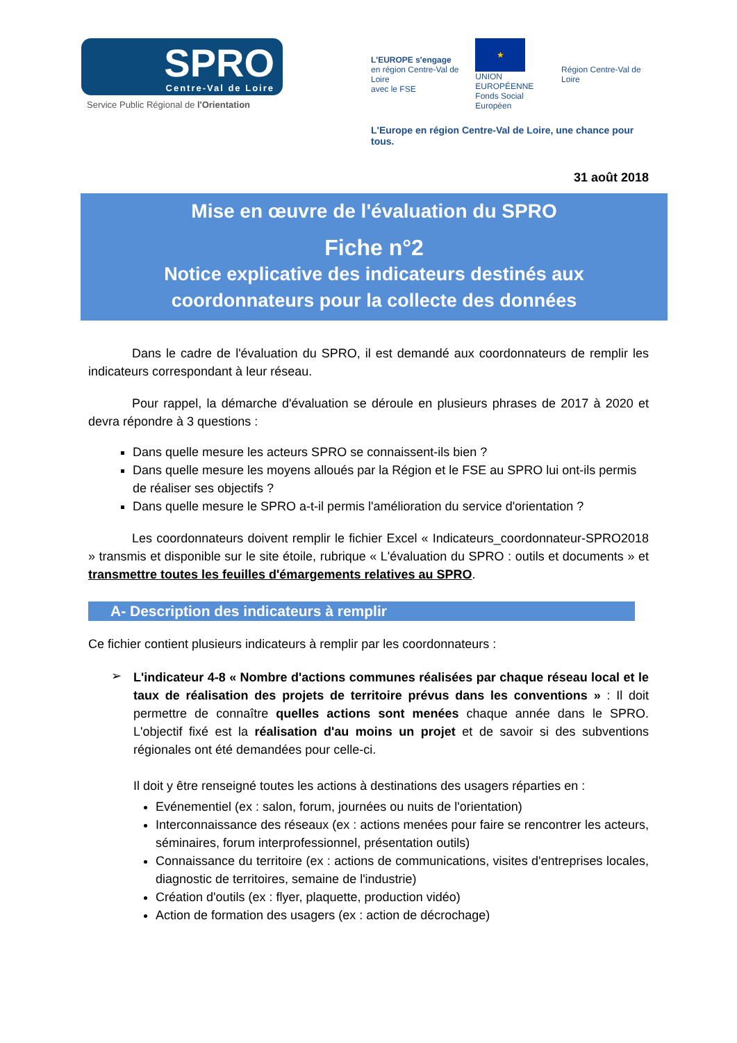SPRO
Centre-Val de Loire
Service Public Régional de l'Orientation
L'EUROPE s'engage
en région Centre-Val de Loire
avec le FSE
★
UNION EUROPÉENNE
Fonds Social Européen
Région Centre-Val de Loire
L'Europe en région Centre-Val de Loire, une chance pour tous.
31 août 2018
Mise en œuvre de l'évaluation du SPRO
Fiche n°2
Notice explicative des indicateurs destinés aux
coordonnateurs pour la collecte des données
Dans le cadre de l'évaluation du SPRO, il est demandé aux coordonnateurs de remplir les indicateurs correspondant à leur réseau.
Pour rappel, la démarche d'évaluation se déroule en plusieurs phrases de 2017 à 2020 et devra répondre à 3 questions :
Dans quelle mesure les acteurs SPRO se connaissent-ils bien ?
Dans quelle mesure les moyens alloués par la Région et le FSE au SPRO lui ont-ils permis de réaliser ses objectifs ?
Dans quelle mesure le SPRO a-t-il permis l'amélioration du service d'orientation ?
Les coordonnateurs doivent remplir le fichier Excel « Indicateurs_coordonnateur-SPRO2018 » transmis et disponible sur le site étoile, rubrique « L'évaluation du SPRO : outils et documents » et transmettre toutes les feuilles d'émargements relatives au SPRO.
A- Description des indicateurs à remplir
Ce fichier contient plusieurs indicateurs à remplir par les coordonnateurs :
➢
L'indicateur 4-8 « Nombre d'actions communes réalisées par chaque réseau local et le taux de réalisation des projets de territoire prévus dans les conventions » : Il doit permettre de connaître quelles actions sont menées chaque année dans le SPRO. L'objectif fixé est la réalisation d'au moins un projet et de savoir si des subventions régionales ont été demandées pour celle-ci.
Il doit y être renseigné toutes les actions à destinations des usagers réparties en :
Evénementiel (ex : salon, forum, journées ou nuits de l'orientation)
Interconnaissance des réseaux (ex : actions menées pour faire se rencontrer les acteurs, séminaires, forum interprofessionnel, présentation outils)
Connaissance du territoire (ex : actions de communications, visites d'entreprises locales, diagnostic de territoires, semaine de l'industrie)
Création d'outils (ex : flyer, plaquette, production vidéo)
Action de formation des usagers (ex : action de décrochage)